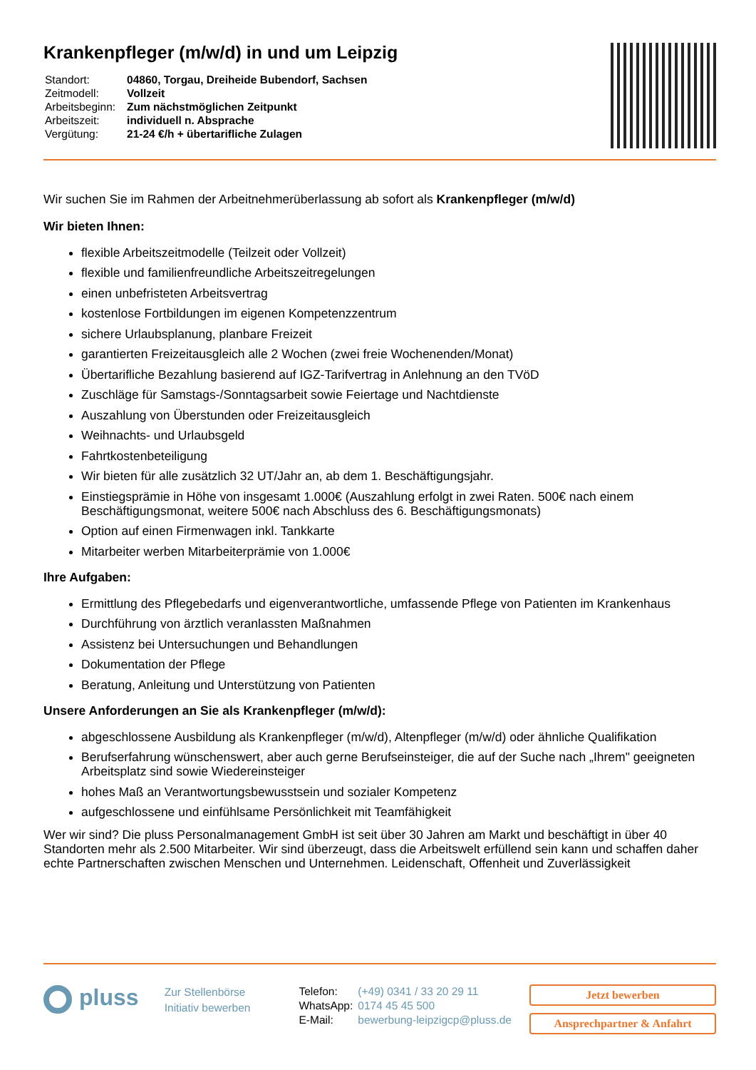Krankenpfleger (m/w/d) in und um Leipzig
| Standort: | 04860, Torgau, Dreiheide Bubendorf, Sachsen |
| Zeitmodell: | Vollzeit |
| Arbeitsbeginn: | Zum nächstmöglichen Zeitpunkt |
| Arbeitszeit: | individuell n. Absprache |
| Vergütung: | 21-24 €/h + übertarifliche Zulagen |
Wir suchen Sie im Rahmen der Arbeitnehmerüberlassung ab sofort als Krankenpfleger (m/w/d)
Wir bieten Ihnen:
flexible Arbeitszeitmodelle (Teilzeit oder Vollzeit)
flexible und familienfreundliche Arbeitszeitregelungen
einen unbefristeten Arbeitsvertrag
kostenlose Fortbildungen im eigenen Kompetenzzentrum
sichere Urlaubsplanung, planbare Freizeit
garantierten Freizeitausgleich alle 2 Wochen (zwei freie Wochenenden/Monat)
Übertarifliche Bezahlung basierend auf IGZ-Tarifvertrag in Anlehnung an den TVöD
Zuschläge für Samstags-/Sonntagsarbeit sowie Feiertage und Nachtdienste
Auszahlung von Überstunden oder Freizeitausgleich
Weihnachts- und Urlaubsgeld
Fahrtkostenbeteiligung
Wir bieten für alle zusätzlich 32 UT/Jahr an, ab dem 1. Beschäftigungsjahr.
Einstiegsprämie in Höhe von insgesamt 1.000€ (Auszahlung erfolgt in zwei Raten. 500€ nach einem Beschäftigungsmonat, weitere 500€ nach Abschluss des 6. Beschäftigungsmonats)
Option auf einen Firmenwagen inkl. Tankkarte
Mitarbeiter werben Mitarbeiterprämie von 1.000€
Ihre Aufgaben:
Ermittlung des Pflegebedarfs und eigenverantwortliche, umfassende Pflege von Patienten im Krankenhaus
Durchführung von ärztlich veranlassten Maßnahmen
Assistenz bei Untersuchungen und Behandlungen
Dokumentation der Pflege
Beratung, Anleitung und Unterstützung von Patienten
Unsere Anforderungen an Sie als Krankenpfleger (m/w/d):
abgeschlossene Ausbildung als Krankenpfleger (m/w/d), Altenpfleger (m/w/d) oder ähnliche Qualifikation
Berufserfahrung wünschenswert, aber auch gerne Berufseinsteiger, die auf der Suche nach „Ihrem" geeigneten Arbeitsplatz sind sowie Wiedereinsteiger
hohes Maß an Verantwortungsbewusstsein und sozialer Kompetenz
aufgeschlossene und einfühlsame Persönlichkeit mit Teamfähigkeit
Wer wir sind? Die pluss Personalmanagement GmbH ist seit über 30 Jahren am Markt und beschäftigt in über 40 Standorten mehr als 2.500 Mitarbeiter. Wir sind überzeugt, dass die Arbeitswelt erfüllend sein kann und schaffen daher echte Partnerschaften zwischen Menschen und Unternehmen. Leidenschaft, Offenheit und Zuverlässigkeit
pluss
Zur Stellenbörse
Initiativ bewerben
| Telefon: | (+49) 0341 / 33 20 29 11 |
| WhatsApp: | 0174 45 45 500 |
| E-Mail: | bewerbung-leipzigcp@pluss.de |
Jetzt bewerben
Ansprechpartner & Anfahrt